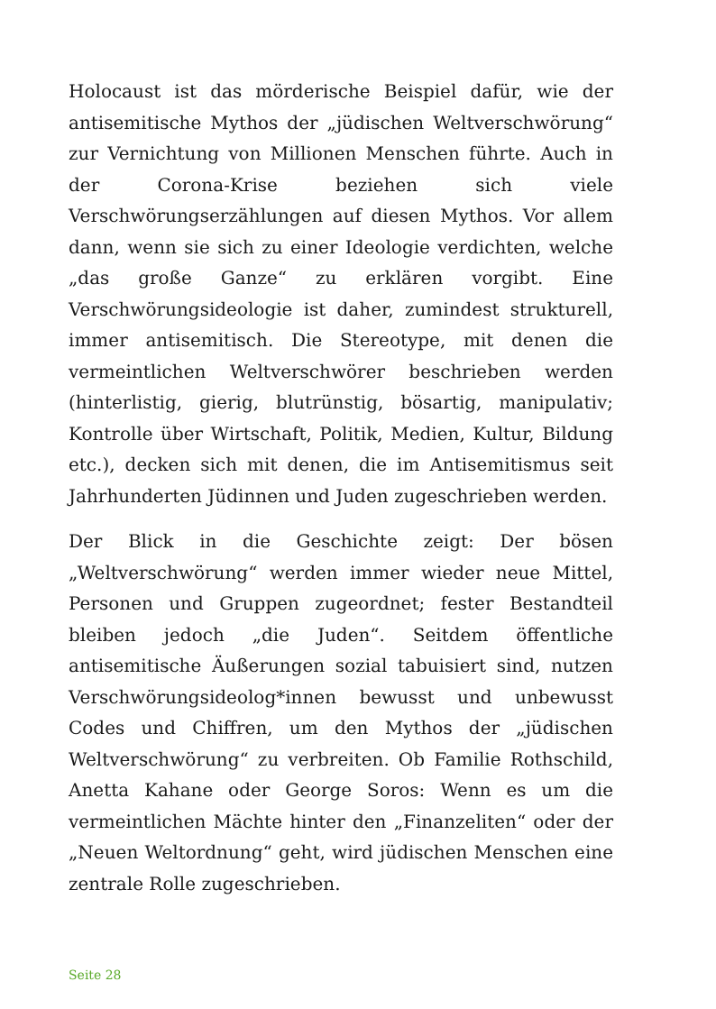Holocaust ist das mörderische Beispiel dafür, wie der antisemitische Mythos der „jüdischen Weltverschwörung“ zur Vernichtung von Millionen Menschen führte. Auch in der Corona-Krise beziehen sich viele Verschwörungserzählungen auf diesen Mythos. Vor allem dann, wenn sie sich zu einer Ideologie verdichten, welche „das große Ganze“ zu erklären vorgibt. Eine Verschwörungsideologie ist daher, zumindest strukturell, immer antisemitisch. Die Stereotype, mit denen die vermeintlichen Weltverschwörer beschrieben werden (hinterlistig, gierig, blutrünstig, bösartig, manipulativ; Kontrolle über Wirtschaft, Politik, Medien, Kultur, Bildung etc.), decken sich mit denen, die im Antisemitismus seit Jahrhunderten Jüdinnen und Juden zugeschrieben werden.
Der Blick in die Geschichte zeigt: Der bösen „Weltverschwörung“ werden immer wieder neue Mittel, Personen und Gruppen zugeordnet; fester Bestandteil bleiben jedoch „die Juden“. Seitdem öffentliche antisemitische Äußerungen sozial tabuisiert sind, nutzen Verschwörungsideolog*innen bewusst und unbewusst Codes und Chiffren, um den Mythos der „jüdischen Weltverschwörung“ zu verbreiten. Ob Familie Rothschild, Anetta Kahane oder George Soros: Wenn es um die vermeintlichen Mächte hinter den „Finanzeliten“ oder der „Neuen Weltordnung“ geht, wird jüdischen Menschen eine zentrale Rolle zugeschrieben.
Seite 28